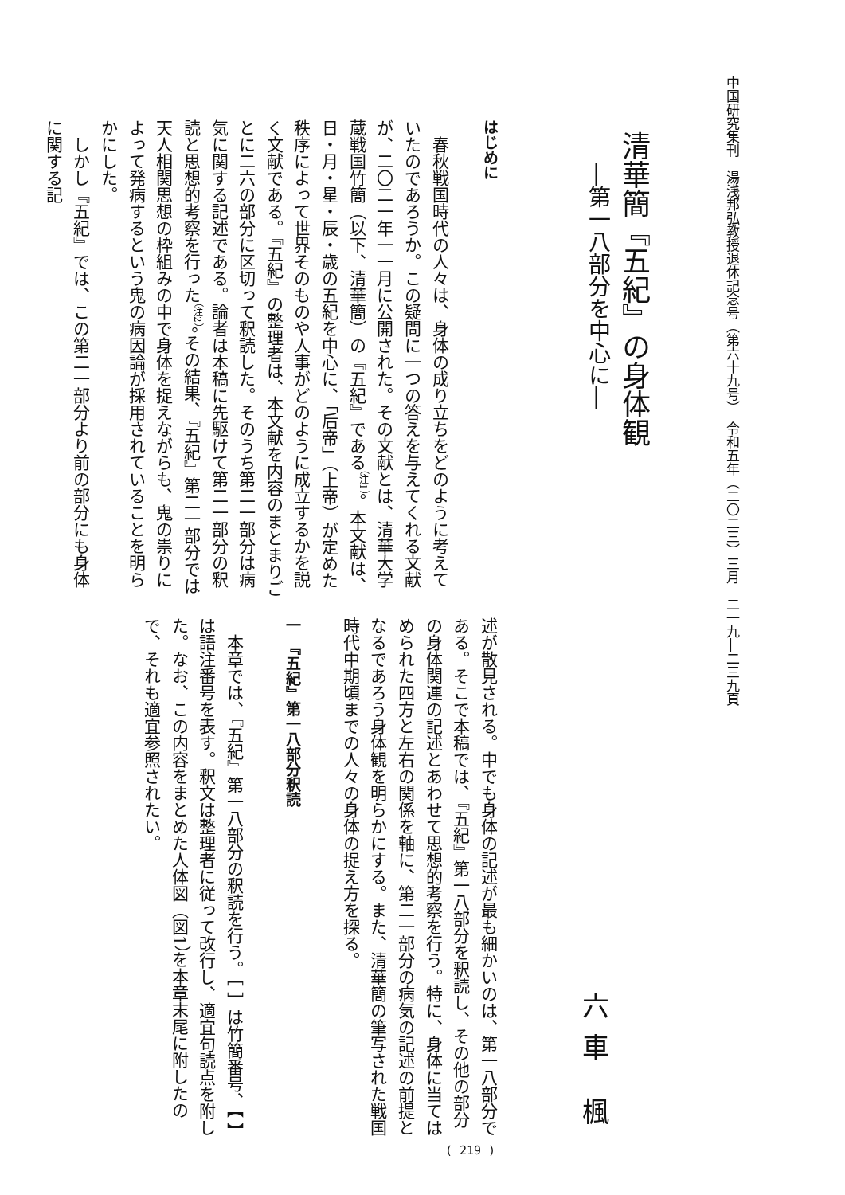中国研究集刊　湯浅邦弘教授退休記念号（第六十九号）　令和五年（二〇二三）三月　二一九―二三九頁
清華簡『五紀』の身体観
―第一八部分を中心に―
六車 楓
はじめに
春秋戦国時代の人々は、身体の成り立ちをどのように考えていたのであろうか。この疑問に一つの答えを与えてくれる文献が、二〇二一年一一月に公開された。その文献とは、清華大学蔵戦国竹簡（以下、清華簡）の『五紀』である<sup>（注1）</sup>。本文献は、日・月・星・辰・歳の五紀を中心に、「后帝」（上帝）が定めた秩序によって世界そのものや人事がどのように成立するかを説く文献である。『五紀』の整理者は、本文献を内容のまとまりごとに二六の部分に区切って釈読した。そのうち第二一部分は病気に関する記述である。論者は本稿に先駆けて第二一部分の釈読と思想的考察を行った<sup>（注2）</sup>。その結果、『五紀』第二一部分では天人相関思想の枠組みの中で身体を捉えながらも、鬼の祟りによって発病するという鬼の病因論が採用されていることを明らかにした。
しかし『五紀』では、この第二一部分より前の部分にも身体に関する記
述が散見される。中でも身体の記述が最も細かいのは、第一八部分である。そこで本稿では、『五紀』第一八部分を釈読し、その他の部分の身体関連の記述とあわせて思想的考察を行う。特に、身体に当てはめられた四方と左右の関係を軸に、第二一部分の病気の記述の前提となるであろう身体観を明らかにする。また、清華簡の筆写された戦国時代中期頃までの人々の身体の捉え方を探る。
一　『五紀』第一八部分釈読
本章では、『五紀』第一八部分の釈読を行う。［ ］は竹簡番号、【 】は語注番号を表す。釈文は整理者に従って改行し、適宜句読点を附した。なお、この内容をまとめた人体図（図1）を本章末尾に附したので、それも適宜参照されたい。
( 219 )